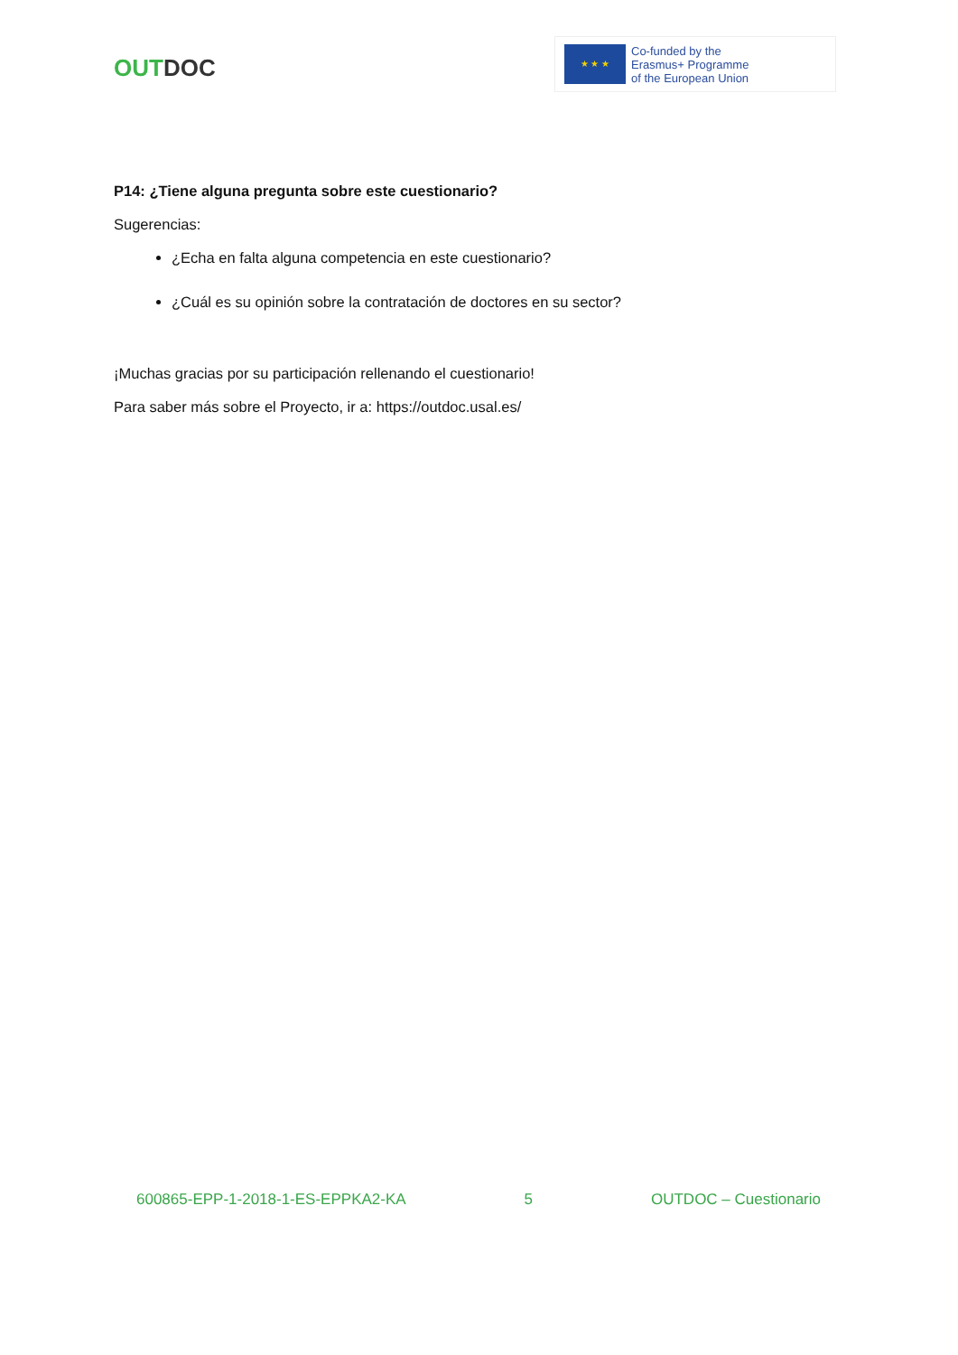OUT DOC
★ ★ ★
Co-funded by the
Erasmus+ Programme
of the European Union
P14: ¿Tiene alguna pregunta sobre este cuestionario?
Sugerencias:
¿Echa en falta alguna competencia en este cuestionario?
¿Cuál es su opinión sobre la contratación de doctores en su sector?
¡Muchas gracias por su participación rellenando el cuestionario!
Para saber más sobre el Proyecto, ir a: https://outdoc.usal.es/
600865-EPP-1-2018-1-ES-EPPKA2-KA 5 OUTDOC – Cuestionario